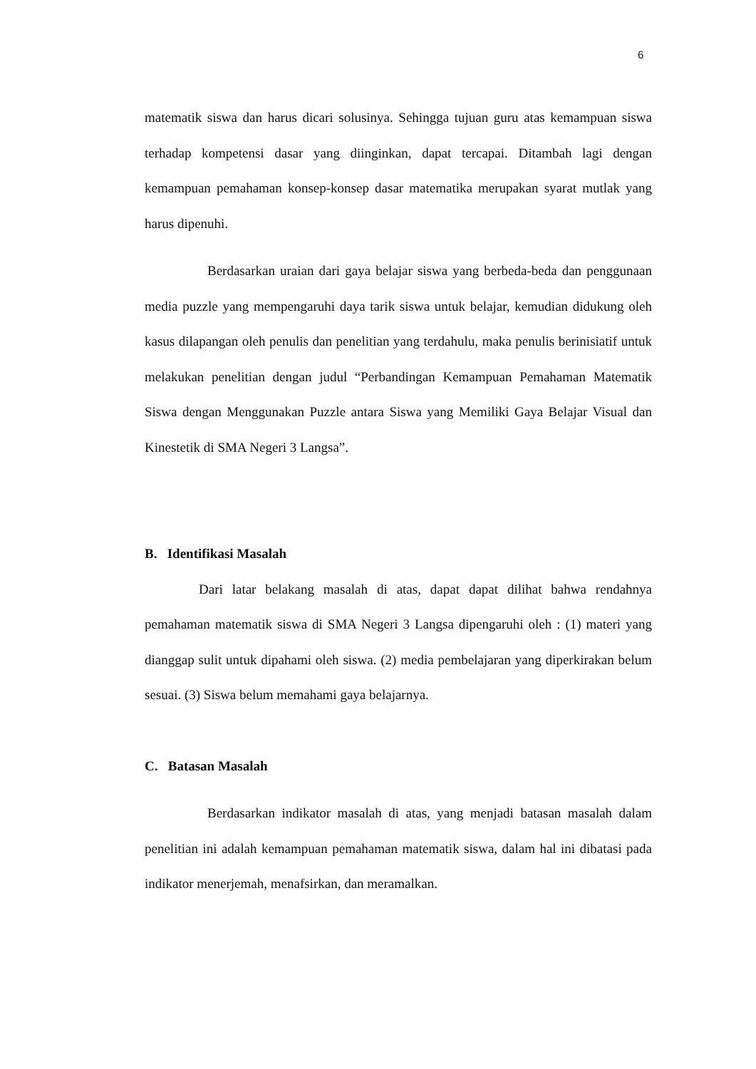6
matematik siswa dan harus dicari solusinya. Sehingga tujuan guru atas kemampuan siswa terhadap kompetensi dasar yang diinginkan, dapat tercapai. Ditambah lagi dengan kemampuan pemahaman konsep-konsep dasar matematika merupakan syarat mutlak yang harus dipenuhi.
Berdasarkan uraian dari gaya belajar siswa yang berbeda-beda dan penggunaan media puzzle yang mempengaruhi daya tarik siswa untuk belajar, kemudian didukung oleh kasus dilapangan oleh penulis dan penelitian yang terdahulu, maka penulis berinisiatif untuk melakukan penelitian dengan judul “Perbandingan Kemampuan Pemahaman Matematik Siswa dengan Menggunakan Puzzle antara Siswa yang Memiliki Gaya Belajar Visual dan Kinestetik di SMA Negeri 3 Langsa”.
B. Identifikasi Masalah
Dari latar belakang masalah di atas, dapat dapat dilihat bahwa rendahnya pemahaman matematik siswa di SMA Negeri 3 Langsa dipengaruhi oleh : (1) materi yang dianggap sulit untuk dipahami oleh siswa. (2) media pembelajaran yang diperkirakan belum sesuai. (3) Siswa belum memahami gaya belajarnya.
C. Batasan Masalah
Berdasarkan indikator masalah di atas, yang menjadi batasan masalah dalam penelitian ini adalah kemampuan pemahaman matematik siswa, dalam hal ini dibatasi pada indikator menerjemah, menafsirkan, dan meramalkan.